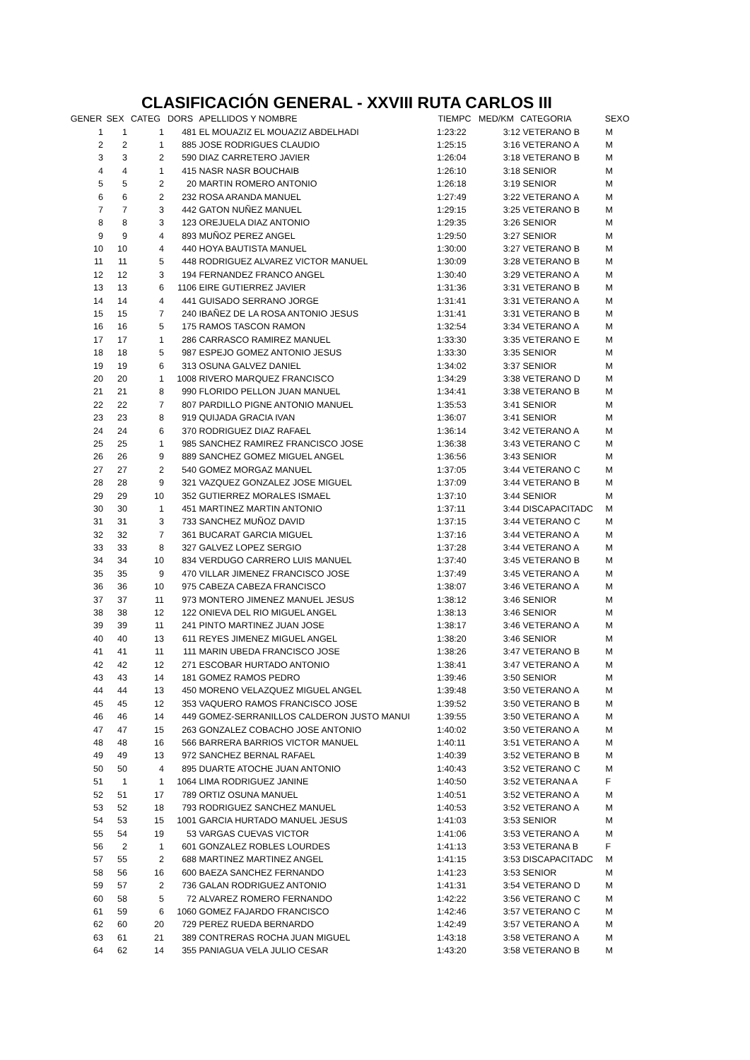CLASIFICACIÓN GENERAL - XXVIII RUTA CARLOS III
| GENER | SEX | CATEG | DORS | APELLIDOS Y NOMBRE | TIEMPC | MED/KM | CATEGORIA | SEXO |
| --- | --- | --- | --- | --- | --- | --- | --- | --- |
| 1 | 1 | 1 | 481 | EL MOUAZIZ EL MOUAZIZ ABDELHADI | 1:23:22 | 3:12 | VETERANO B | M |
| 2 | 2 | 1 | 885 | JOSE RODRIGUES CLAUDIO | 1:25:15 | 3:16 | VETERANO A | M |
| 3 | 3 | 2 | 590 | DIAZ CARRETERO JAVIER | 1:26:04 | 3:18 | VETERANO B | M |
| 4 | 4 | 1 | 415 | NASR NASR BOUCHAIB | 1:26:10 | 3:18 | SENIOR | M |
| 5 | 5 | 2 | 20 | MARTIN ROMERO ANTONIO | 1:26:18 | 3:19 | SENIOR | M |
| 6 | 6 | 2 | 232 | ROSA ARANDA MANUEL | 1:27:49 | 3:22 | VETERANO A | M |
| 7 | 7 | 3 | 442 | GATON NUÑEZ MANUEL | 1:29:15 | 3:25 | VETERANO B | M |
| 8 | 8 | 3 | 123 | OREJUELA DIAZ ANTONIO | 1:29:35 | 3:26 | SENIOR | M |
| 9 | 9 | 4 | 893 | MUÑOZ PEREZ ANGEL | 1:29:50 | 3:27 | SENIOR | M |
| 10 | 10 | 4 | 440 | HOYA BAUTISTA MANUEL | 1:30:00 | 3:27 | VETERANO B | M |
| 11 | 11 | 5 | 448 | RODRIGUEZ ALVAREZ VICTOR MANUEL | 1:30:09 | 3:28 | VETERANO B | M |
| 12 | 12 | 3 | 194 | FERNANDEZ FRANCO ANGEL | 1:30:40 | 3:29 | VETERANO A | M |
| 13 | 13 | 6 | 1106 | EIRE GUTIERREZ JAVIER | 1:31:36 | 3:31 | VETERANO B | M |
| 14 | 14 | 4 | 441 | GUISADO SERRANO JORGE | 1:31:41 | 3:31 | VETERANO A | M |
| 15 | 15 | 7 | 240 | IBAÑEZ DE LA ROSA ANTONIO JESUS | 1:31:41 | 3:31 | VETERANO B | M |
| 16 | 16 | 5 | 175 | RAMOS TASCON RAMON | 1:32:54 | 3:34 | VETERANO A | M |
| 17 | 17 | 1 | 286 | CARRASCO RAMIREZ MANUEL | 1:33:30 | 3:35 | VETERANO E | M |
| 18 | 18 | 5 | 987 | ESPEJO GOMEZ ANTONIO JESUS | 1:33:30 | 3:35 | SENIOR | M |
| 19 | 19 | 6 | 313 | OSUNA GALVEZ DANIEL | 1:34:02 | 3:37 | SENIOR | M |
| 20 | 20 | 1 | 1008 | RIVERO MARQUEZ FRANCISCO | 1:34:29 | 3:38 | VETERANO D | M |
| 21 | 21 | 8 | 990 | FLORIDO PELLON JUAN MANUEL | 1:34:41 | 3:38 | VETERANO B | M |
| 22 | 22 | 7 | 807 | PARDILLO PIGNE ANTONIO MANUEL | 1:35:53 | 3:41 | SENIOR | M |
| 23 | 23 | 8 | 919 | QUIJADA GRACIA IVAN | 1:36:07 | 3:41 | SENIOR | M |
| 24 | 24 | 6 | 370 | RODRIGUEZ DIAZ RAFAEL | 1:36:14 | 3:42 | VETERANO A | M |
| 25 | 25 | 1 | 985 | SANCHEZ RAMIREZ FRANCISCO JOSE | 1:36:38 | 3:43 | VETERANO C | M |
| 26 | 26 | 9 | 889 | SANCHEZ GOMEZ MIGUEL ANGEL | 1:36:56 | 3:43 | SENIOR | M |
| 27 | 27 | 2 | 540 | GOMEZ MORGAZ MANUEL | 1:37:05 | 3:44 | VETERANO C | M |
| 28 | 28 | 9 | 321 | VAZQUEZ GONZALEZ JOSE MIGUEL | 1:37:09 | 3:44 | VETERANO B | M |
| 29 | 29 | 10 | 352 | GUTIERREZ MORALES ISMAEL | 1:37:10 | 3:44 | SENIOR | M |
| 30 | 30 | 1 | 451 | MARTINEZ MARTIN ANTONIO | 1:37:11 | 3:44 | DISCAPACITADC | M |
| 31 | 31 | 3 | 733 | SANCHEZ MUÑOZ DAVID | 1:37:15 | 3:44 | VETERANO C | M |
| 32 | 32 | 7 | 361 | BUCARAT GARCIA MIGUEL | 1:37:16 | 3:44 | VETERANO A | M |
| 33 | 33 | 8 | 327 | GALVEZ LOPEZ SERGIO | 1:37:28 | 3:44 | VETERANO A | M |
| 34 | 34 | 10 | 834 | VERDUGO CARRERO LUIS MANUEL | 1:37:40 | 3:45 | VETERANO B | M |
| 35 | 35 | 9 | 470 | VILLAR JIMENEZ FRANCISCO JOSE | 1:37:49 | 3:45 | VETERANO A | M |
| 36 | 36 | 10 | 975 | CABEZA CABEZA FRANCISCO | 1:38:07 | 3:46 | VETERANO A | M |
| 37 | 37 | 11 | 973 | MONTERO JIMENEZ MANUEL JESUS | 1:38:12 | 3:46 | SENIOR | M |
| 38 | 38 | 12 | 122 | ONIEVA DEL RIO MIGUEL ANGEL | 1:38:13 | 3:46 | SENIOR | M |
| 39 | 39 | 11 | 241 | PINTO MARTINEZ JUAN JOSE | 1:38:17 | 3:46 | VETERANO A | M |
| 40 | 40 | 13 | 611 | REYES JIMENEZ MIGUEL ANGEL | 1:38:20 | 3:46 | SENIOR | M |
| 41 | 41 | 11 | 111 | MARIN UBEDA FRANCISCO JOSE | 1:38:26 | 3:47 | VETERANO B | M |
| 42 | 42 | 12 | 271 | ESCOBAR HURTADO ANTONIO | 1:38:41 | 3:47 | VETERANO A | M |
| 43 | 43 | 14 | 181 | GOMEZ RAMOS PEDRO | 1:39:46 | 3:50 | SENIOR | M |
| 44 | 44 | 13 | 450 | MORENO VELAZQUEZ MIGUEL ANGEL | 1:39:48 | 3:50 | VETERANO A | M |
| 45 | 45 | 12 | 353 | VAQUERO RAMOS FRANCISCO JOSE | 1:39:52 | 3:50 | VETERANO B | M |
| 46 | 46 | 14 | 449 | GOMEZ-SERRANILLOS CALDERON JUSTO MANUI | 1:39:55 | 3:50 | VETERANO A | M |
| 47 | 47 | 15 | 263 | GONZALEZ COBACHO JOSE ANTONIO | 1:40:02 | 3:50 | VETERANO A | M |
| 48 | 48 | 16 | 566 | BARRERA BARRIOS VICTOR MANUEL | 1:40:11 | 3:51 | VETERANO A | M |
| 49 | 49 | 13 | 972 | SANCHEZ BERNAL RAFAEL | 1:40:39 | 3:52 | VETERANO B | M |
| 50 | 50 | 4 | 895 | DUARTE ATOCHE JUAN ANTONIO | 1:40:43 | 3:52 | VETERANO C | M |
| 51 | 1 | 1 | 1064 | LIMA RODRIGUEZ JANINE | 1:40:50 | 3:52 | VETERANA A | F |
| 52 | 51 | 17 | 789 | ORTIZ OSUNA MANUEL | 1:40:51 | 3:52 | VETERANO A | M |
| 53 | 52 | 18 | 793 | RODRIGUEZ SANCHEZ MANUEL | 1:40:53 | 3:52 | VETERANO A | M |
| 54 | 53 | 15 | 1001 | GARCIA HURTADO MANUEL JESUS | 1:41:03 | 3:53 | SENIOR | M |
| 55 | 54 | 19 | 53 | VARGAS CUEVAS VICTOR | 1:41:06 | 3:53 | VETERANO A | M |
| 56 | 2 | 1 | 601 | GONZALEZ ROBLES LOURDES | 1:41:13 | 3:53 | VETERANA B | F |
| 57 | 55 | 2 | 688 | MARTINEZ MARTINEZ ANGEL | 1:41:15 | 3:53 | DISCAPACITADC | M |
| 58 | 56 | 16 | 600 | BAEZA SANCHEZ FERNANDO | 1:41:23 | 3:53 | SENIOR | M |
| 59 | 57 | 2 | 736 | GALAN RODRIGUEZ ANTONIO | 1:41:31 | 3:54 | VETERANO D | M |
| 60 | 58 | 5 | 72 | ALVAREZ ROMERO FERNANDO | 1:42:22 | 3:56 | VETERANO C | M |
| 61 | 59 | 6 | 1060 | GOMEZ FAJARDO FRANCISCO | 1:42:46 | 3:57 | VETERANO C | M |
| 62 | 60 | 20 | 729 | PEREZ RUEDA BERNARDO | 1:42:49 | 3:57 | VETERANO A | M |
| 63 | 61 | 21 | 389 | CONTRERAS ROCHA JUAN MIGUEL | 1:43:18 | 3:58 | VETERANO A | M |
| 64 | 62 | 14 | 355 | PANIAGUA VELA JULIO CESAR | 1:43:20 | 3:58 | VETERANO B | M |